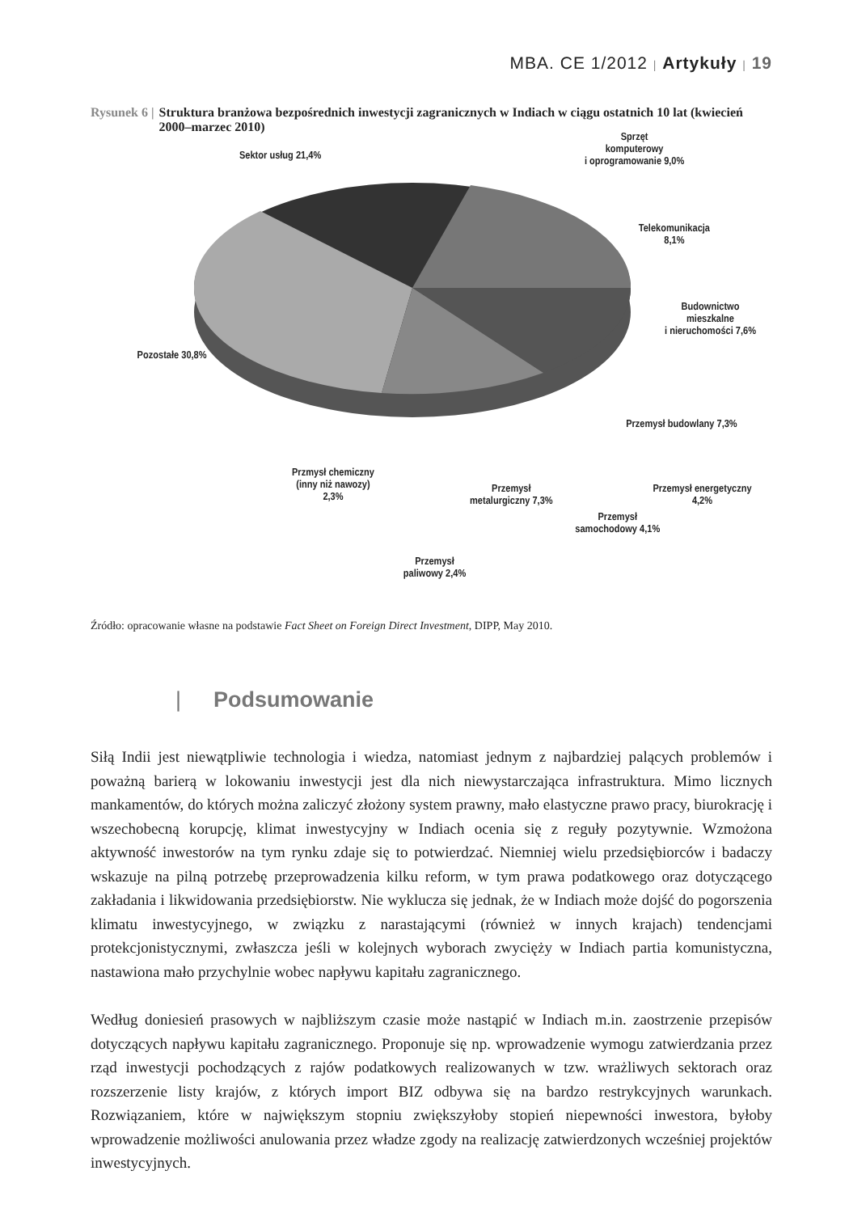MBA. CE 1/2012 | Artykuły | 19
Rysunek 6 | Struktura branżowa bezpośrednich inwestycji zagranicznych w Indiach w ciągu ostatnich 10 lat (kwiecień 2000–marzec 2010)
Sektor usług 21,4%
Sprzęt
komputerowy
i oprogramowanie 9,0%
Telekomunikacja
8,1%
Budownictwo mieszkalne
i nieruchomości 7,6%
Pozostałe 30,8%
Przemysł budowlany 7,3%
Przemysł energetyczny 4,2%
Przmysł chemiczny
(inny niż nawozy)
2,3%
Przemysł
metalurgiczny 7,3%
Przemysł
samochodowy 4,1%
Przemysł
paliwowy 2,4%
Źródło: opracowanie własne na podstawie Fact Sheet on Foreign Direct Investment, DIPP, May 2010.
| Podsumowanie
Siłą Indii jest niewątpliwie technologia i wiedza, natomiast jednym z najbardziej palących problemów i poważną barierą w lokowaniu inwestycji jest dla nich niewystarczająca infrastruktura. Mimo licznych mankamentów, do których można zaliczyć złożony system prawny, mało elastyczne prawo pracy, biurokrację i wszechobecną korupcję, klimat inwestycyjny w Indiach ocenia się z reguły pozytywnie. Wzmożona aktywność inwestorów na tym rynku zdaje się to potwierdzać. Niemniej wielu przedsiębiorców i badaczy wskazuje na pilną potrzebę przeprowadzenia kilku reform, w tym prawa podatkowego oraz dotyczącego zakładania i likwidowania przedsiębiorstw. Nie wyklucza się jednak, że w Indiach może dojść do pogorszenia klimatu inwestycyjnego, w związku z narastającymi (również w innych krajach) tendencjami protekcjonistycznymi, zwłaszcza jeśli w kolejnych wyborach zwycięży w Indiach partia komunistyczna, nastawiona mało przychylnie wobec napływu kapitału zagranicznego.
Według doniesień prasowych w najbliższym czasie może nastąpić w Indiach m.in. zaostrzenie przepisów dotyczących napływu kapitału zagranicznego. Proponuje się np. wprowadzenie wymogu zatwierdzania przez rząd inwestycji pochodzących z rajów podatkowych realizowanych w tzw. wrażliwych sektorach oraz rozszerzenie listy krajów, z których import BIZ odbywa się na bardzo restrykcyjnych warunkach. Rozwiązaniem, które w największym stopniu zwiększyłoby stopień niepewności inwestora, byłoby wprowadzenie możliwości anulowania przez władze zgody na realizację zatwierdzonych wcześniej projektów inwestycyjnych.